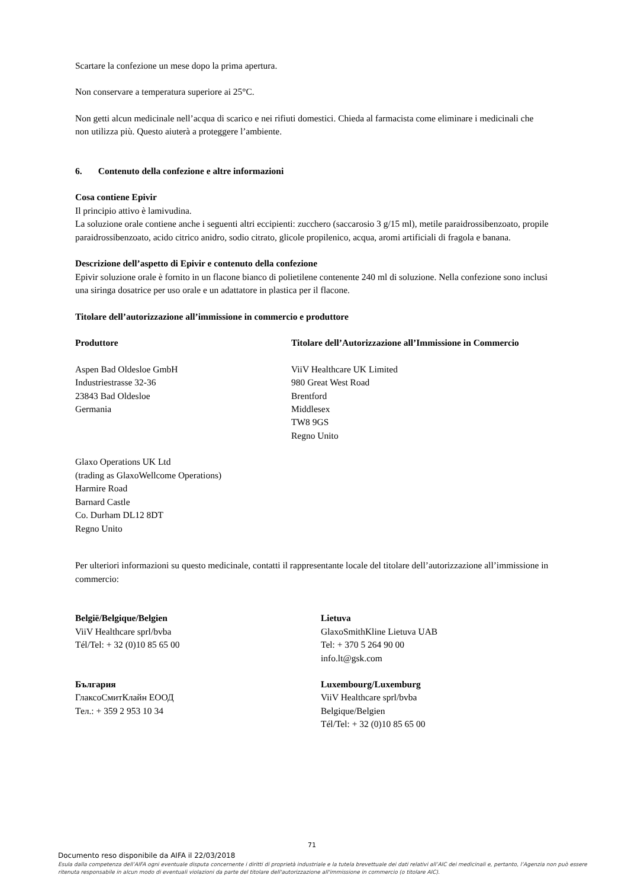Scartare la confezione un mese dopo la prima apertura.
Non conservare a temperatura superiore ai 25°C.
Non getti alcun medicinale nell’acqua di scarico e nei rifiuti domestici. Chieda al farmacista come eliminare i medicinali che non utilizza più. Questo aiuterà a proteggere l’ambiente.
6. Contenuto della confezione e altre informazioni
Cosa contiene Epivir
Il principio attivo è lamivudina.
La soluzione orale contiene anche i seguenti altri eccipienti: zucchero (saccarosio 3 g/15 ml), metile paraidrossibenzoato, propile paraidrossibenzoato, acido citrico anidro, sodio citrato, glicole propilenico, acqua, aromi artificiali di fragola e banana.
Descrizione dell’aspetto di Epivir e contenuto della confezione
Epivir soluzione orale è fornito in un flacone bianco di polietilene contenente 240 ml di soluzione. Nella confezione sono inclusi una siringa dosatrice per uso orale e un adattatore in plastica per il flacone.
Titolare dell’autorizzazione all’immissione in commercio e produttore
Produttore Titolare dell’Autorizzazione all’Immissione in Commercio
Aspen Bad Oldesloe GmbH
Industriestrasse 32-36
23843 Bad Oldesloe
Germania
ViiV Healthcare UK Limited
980 Great West Road
Brentford
Middlesex
TW8 9GS
Regno Unito
Glaxo Operations UK Ltd
(trading as GlaxoWellcome Operations)
Harmire Road
Barnard Castle
Co. Durham DL12 8DT
Regno Unito
Per ulteriori informazioni su questo medicinale, contatti il rappresentante locale del titolare dell’autorizzazione all’immissione in commercio:
België/Belgique/Belgien
ViiV Healthcare sprl/bvba
Tél/Tel: + 32 (0)10 85 65 00
Lietuva
GlaxoSmithKline Lietuva UAB
Tel: + 370 5 264 90 00
info.lt@gsk.com
България
ГлаксоСмитКлайн ЕООД
Тел.: + 359 2 953 10 34
Luxembourg/Luxemburg
ViiV Healthcare sprl/bvba
Belgique/Belgien
Tél/Tel: + 32 (0)10 85 65 00
71
Documento reso disponibile da AIFA il 22/03/2018
Esula dalla competenza dell’AIFA ogni eventuale disputa concernente i diritti di proprietà industriale e la tutela brevettuale dei dati relativi all’AIC dei medicinali e, pertanto, l’Agenzia non può essere ritenuta responsabile in alcun modo di eventuali violazioni da parte del titolare dell'autorizzazione all'immissione in commercio (o titolare AIC).